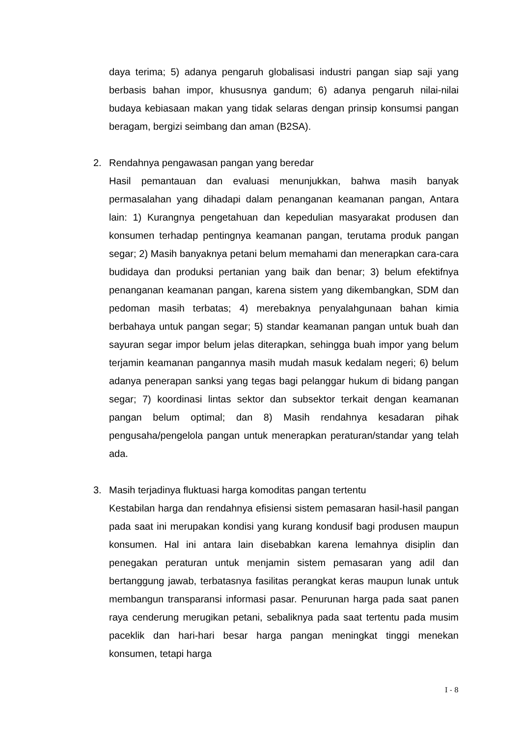daya terima; 5) adanya pengaruh globalisasi industri pangan siap saji yang berbasis bahan impor, khususnya gandum; 6) adanya pengaruh nilai-nilai budaya kebiasaan makan yang tidak selaras dengan prinsip konsumsi pangan beragam, bergizi seimbang dan aman (B2SA).
2. Rendahnya pengawasan pangan yang beredar
Hasil pemantauan dan evaluasi menunjukkan, bahwa masih banyak permasalahan yang dihadapi dalam penanganan keamanan pangan, Antara lain: 1) Kurangnya pengetahuan dan kepedulian masyarakat produsen dan konsumen terhadap pentingnya keamanan pangan, terutama produk pangan segar; 2) Masih banyaknya petani belum memahami dan menerapkan cara-cara budidaya dan produksi pertanian yang baik dan benar; 3) belum efektifnya penanganan keamanan pangan, karena sistem yang dikembangkan, SDM dan pedoman masih terbatas; 4) merebaknya penyalahgunaan bahan kimia berbahaya untuk pangan segar; 5) standar keamanan pangan untuk buah dan sayuran segar impor belum jelas diterapkan, sehingga buah impor yang belum terjamin keamanan pangannya masih mudah masuk kedalam negeri; 6) belum adanya penerapan sanksi yang tegas bagi pelanggar hukum di bidang pangan segar; 7) koordinasi lintas sektor dan subsektor terkait dengan keamanan pangan belum optimal; dan 8) Masih rendahnya kesadaran pihak pengusaha/pengelola pangan untuk menerapkan peraturan/standar yang telah ada.
3. Masih terjadinya fluktuasi harga komoditas pangan tertentu
Kestabilan harga dan rendahnya efisiensi sistem pemasaran hasil-hasil pangan pada saat ini merupakan kondisi yang kurang kondusif bagi produsen maupun konsumen. Hal ini antara lain disebabkan karena lemahnya disiplin dan penegakan peraturan untuk menjamin sistem pemasaran yang adil dan bertanggung jawab, terbatasnya fasilitas perangkat keras maupun lunak untuk membangun transparansi informasi pasar. Penurunan harga pada saat panen raya cenderung merugikan petani, sebaliknya pada saat tertentu pada musim paceklik dan hari-hari besar harga pangan meningkat tinggi menekan konsumen, tetapi harga
I - 8